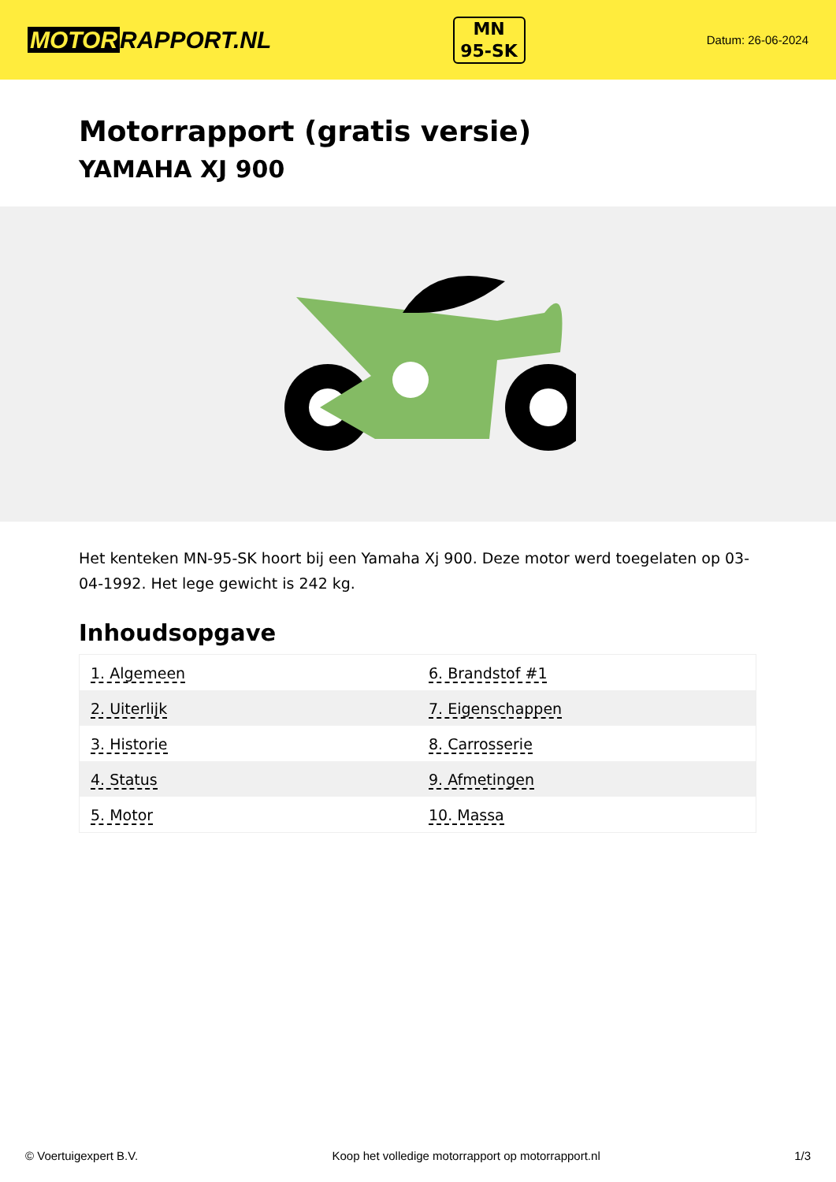MOTOR RAPPORT.NL
MN
95-SK
Datum: 26-06-2024
Motorrapport (gratis versie)
YAMAHA XJ 900
Het kenteken MN-95-SK hoort bij een Yamaha Xj 900. Deze motor werd toegelaten op 03-04-1992. Het lege gewicht is 242 kg.
Inhoudsopgave
| 1. Algemeen | 6. Brandstof #1 |
| 2. Uiterlijk | 7. Eigenschappen |
| 3. Historie | 8. Carrosserie |
| 4. Status | 9. Afmetingen |
| 5. Motor | 10. Massa |
© Voertuigexpert B.V. Koop het volledige motorrapport op motorrapport.nl 1/3